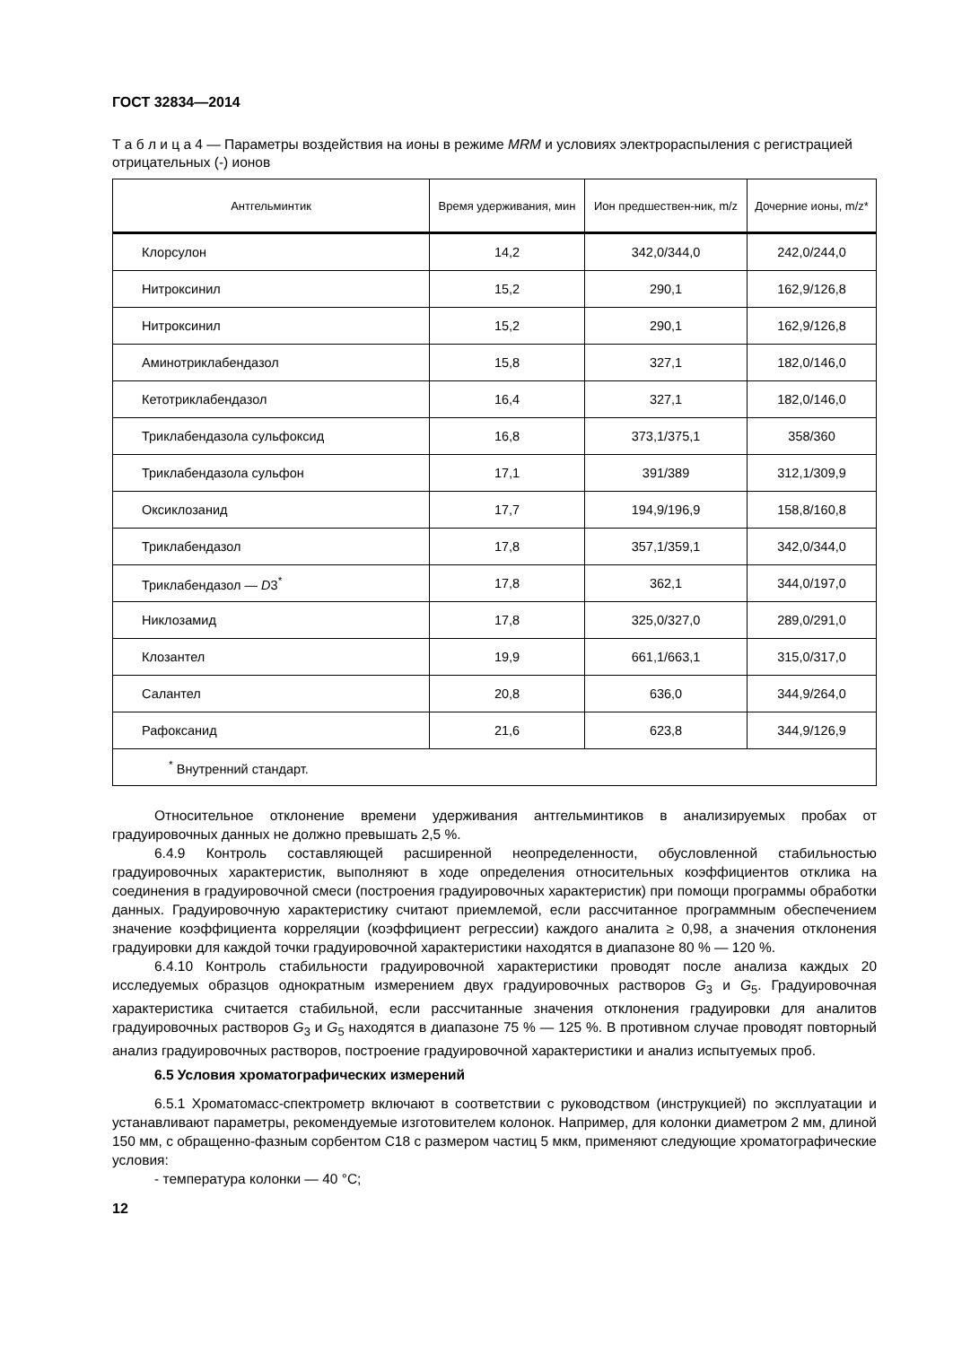ГОСТ 32834—2014
Т а б л и ц а 4 — Параметры воздействия на ионы в режиме MRM и условиях электрораспыления с регистрацией отрицательных (-) ионов
| Антгельминтик | Время удерживания, мин | Ион предшествен-ник, m/z | Дочерние ионы, m/z* |
| --- | --- | --- | --- |
| Клорсулон | 14,2 | 342,0/344,0 | 242,0/244,0 |
| Нитроксинил | 15,2 | 290,1 | 162,9/126,8 |
| Нитроксинил | 15,2 | 290,1 | 162,9/126,8 |
| Аминотриклабендазол | 15,8 | 327,1 | 182,0/146,0 |
| Кетотриклабендазол | 16,4 | 327,1 | 182,0/146,0 |
| Триклабендазола сульфоксид | 16,8 | 373,1/375,1 | 358/360 |
| Триклабендазола сульфон | 17,1 | 391/389 | 312,1/309,9 |
| Оксиклозанид | 17,7 | 194,9/196,9 | 158,8/160,8 |
| Триклабендазол | 17,8 | 357,1/359,1 | 342,0/344,0 |
| Триклабендазол — D 3<sup>*</sup> | 17,8 | 362,1 | 344,0/197,0 |
| Никлозамид | 17,8 | 325,0/327,0 | 289,0/291,0 |
| Клозантел | 19,9 | 661,1/663,1 | 315,0/317,0 |
| Салантел | 20,8 | 636,0 | 344,9/264,0 |
| Рафоксанид | 21,6 | 623,8 | 344,9/126,9 |
| <sup>*</sup> Внутренний стандарт. | | | |
Относительное отклонение времени удерживания антгельминтиков в анализируемых пробах от градуировочных данных не должно превышать 2,5 %.
6.4.9 Контроль составляющей расширенной неопределенности, обусловленной стабильностью градуировочных характеристик, выполняют в ходе определения относительных коэффициентов отклика на соединения в градуировочной смеси (построения градуировочных характеристик) при помощи программы обработки данных. Градуировочную характеристику считают приемлемой, если рассчитанное программным обеспечением значение коэффициента корреляции (коэффициент регрессии) каждого аналита ≥ 0,98, а значения отклонения градуировки для каждой точки градуировочной характеристики находятся в диапазоне 80 % — 120 %.
6.4.10 Контроль стабильности градуировочной характеристики проводят после анализа каждых 20 исследуемых образцов однократным измерением двух градуировочных растворов G<sub>3</sub> и G<sub>5</sub>. Градуировочная характеристика считается стабильной, если рассчитанные значения отклонения градуировки для аналитов градуировочных растворов G<sub>3</sub> и G<sub>5</sub> находятся в диапазоне 75 % — 125 %. В противном случае проводят повторный анализ градуировочных растворов, построение градуировочной характеристики и анализ испытуемых проб.
6.5 Условия хроматографических измерений
6.5.1 Хроматомасс-спектрометр включают в соответствии с руководством (инструкцией) по эксплуатации и устанавливают параметры, рекомендуемые изготовителем колонок. Например, для колонки диаметром 2 мм, длиной 150 мм, с обращенно-фазным сорбентом С18 с размером частиц 5 мкм, применяют следующие хроматографические условия:
- температура колонки — 40 °С;
12